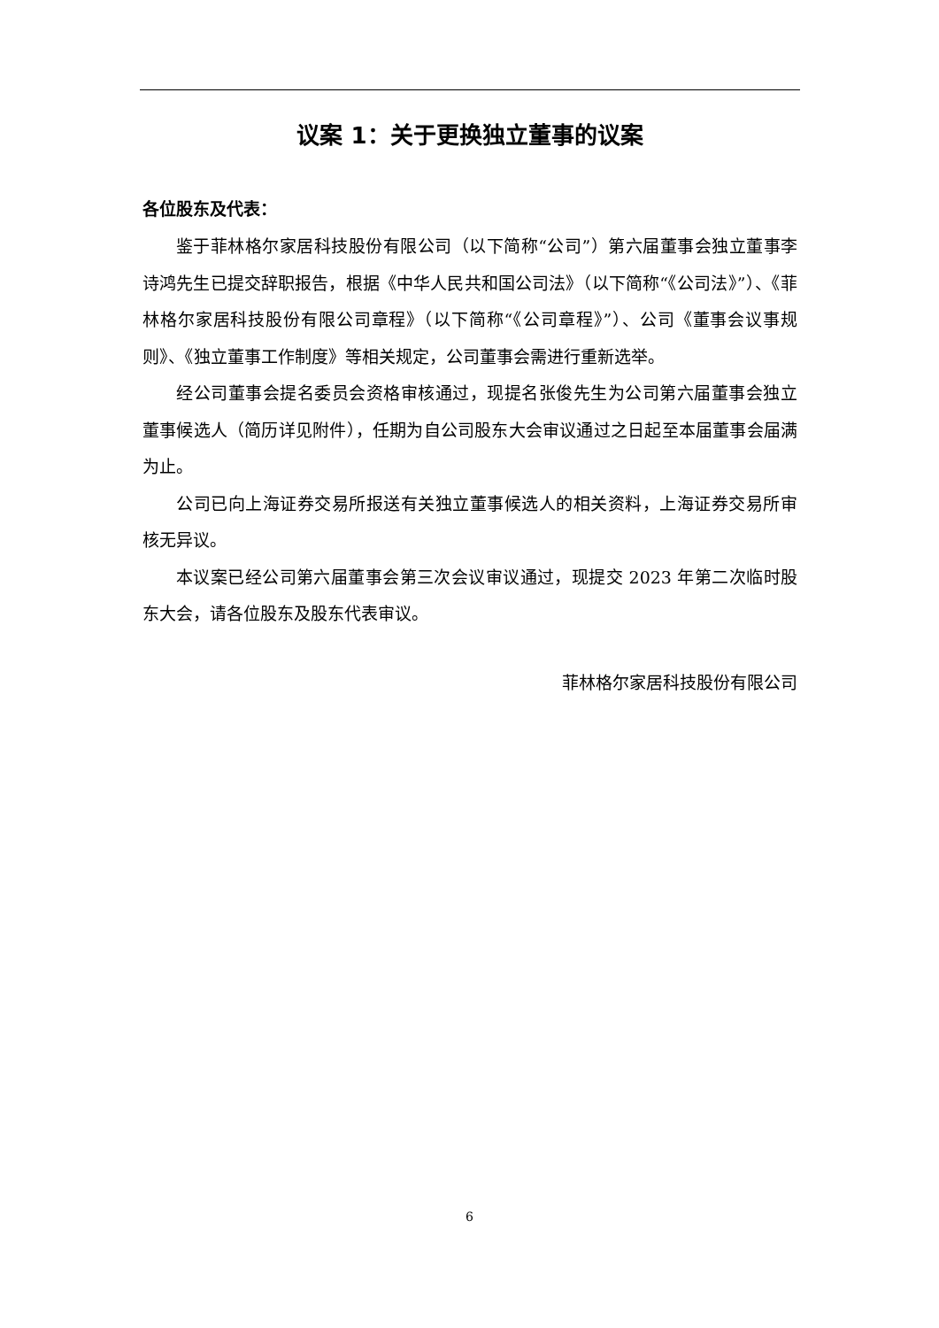议案 1：关于更换独立董事的议案
各位股东及代表：
鉴于菲林格尔家居科技股份有限公司（以下简称“公司”）第六届董事会独立董事李诗鸿先生已提交辞职报告，根据《中华人民共和国公司法》（以下简称“《公司法》”）、《菲林格尔家居科技股份有限公司章程》（以下简称“《公司章程》”）、公司《董事会议事规则》、《独立董事工作制度》等相关规定，公司董事会需进行重新选举。
经公司董事会提名委员会资格审核通过，现提名张俊先生为公司第六届董事会独立董事候选人（简历详见附件），任期为自公司股东大会审议通过之日起至本届董事会届满为止。
公司已向上海证券交易所报送有关独立董事候选人的相关资料，上海证券交易所审核无异议。
本议案已经公司第六届董事会第三次会议审议通过，现提交 2023 年第二次临时股东大会，请各位股东及股东代表审议。
菲林格尔家居科技股份有限公司
6